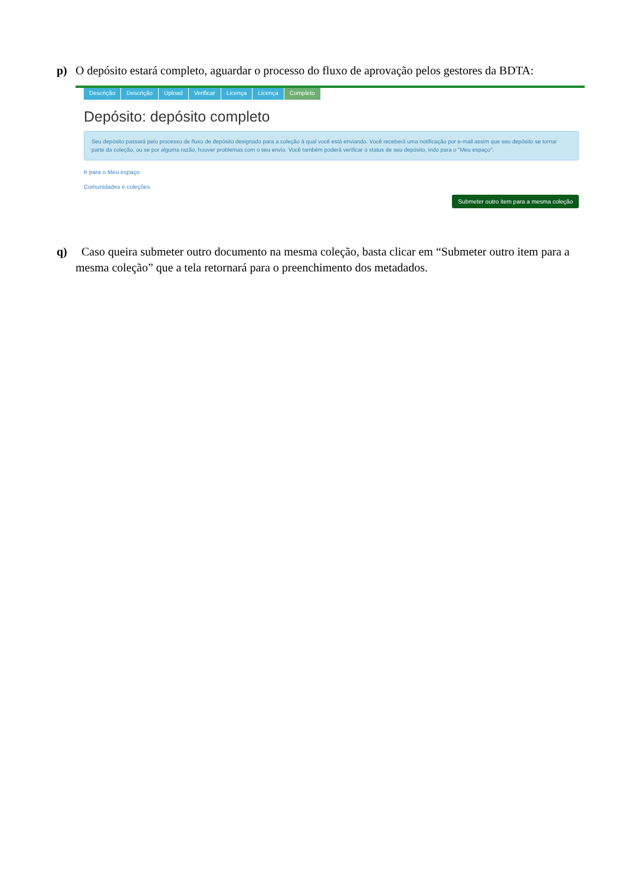p) O depósito estará completo, aguardar o processo do fluxo de aprovação pelos gestores da BDTA:
Descrição Descrição Upload Verificar Licença Licença Completo
Depósito: depósito completo
Seu depósito passará pelo processo de fluxo de depósito designado para a coleção à qual você está enviando. Você receberá uma notificação por e-mail assim que seu depósito se tornar parte da coleção, ou se por alguma razão, houver problemas com o seu envio. Você também poderá verificar o status de seu depósito, indo para o "Meu espaço".
Ir para o Meu espaço
Comunidades e coleções
Submeter outro item para a mesma coleção
q) Caso queira submeter outro documento na mesma coleção, basta clicar em “Submeter outro item para a mesma coleção” que a tela retornará para o preenchimento dos metadados.